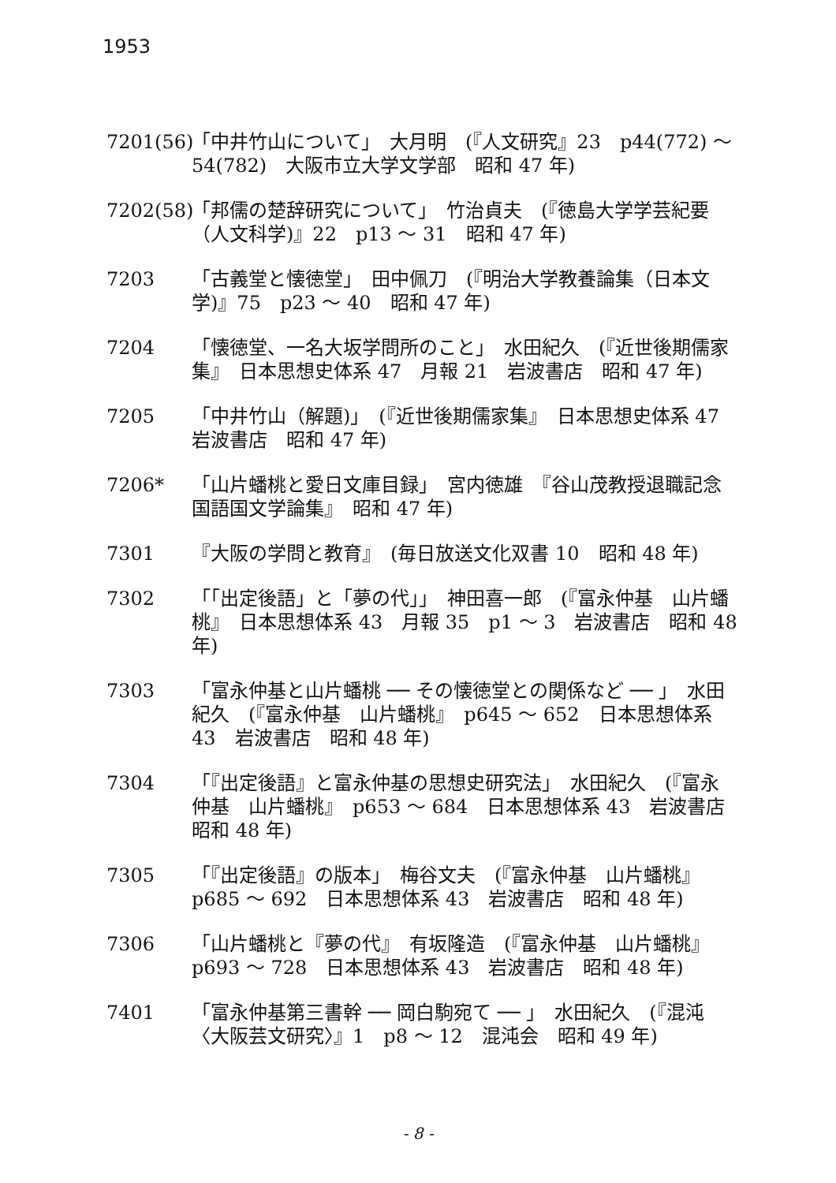1953
7201(56)
「中井竹山について」　大月明　(『人文研究』23　p44(772) ～ 54(782)　大阪市立大学文学部　昭和 47 年)
7202(58)
「邦儒の楚辞研究について」　竹治貞夫　(『徳島大学学芸紀要（人文科学)』22　p13 ～ 31　昭和 47 年)
7203 「古義堂と懐徳堂」　田中佩刀　(『明治大学教養論集（日本文学)』75　p23 ～ 40　昭和 47 年)
7204 「懐徳堂、一名大坂学問所のこと」　水田紀久　(『近世後期儒家集』　日本思想史体系 47　月報 21　岩波書店　昭和 47 年)
7205 「中井竹山（解題)」　(『近世後期儒家集』　日本思想史体系 47　岩波書店　昭和 47 年)
7206* 「山片蟠桃と愛日文庫目録」　宮内徳雄　『谷山茂教授退職記念国語国文学論集』　昭和 47 年)
7301 『大阪の学問と教育』　(毎日放送文化双書 10　昭和 48 年)
7302 「「出定後語」と「夢の代」」　神田喜一郎　(『富永仲基　山片蟠桃』　日本思想体系 43　月報 35　p1 ～ 3　岩波書店　昭和 48 年)
7303 「富永仲基と山片蟠桃 ── その懐徳堂との関係など ── 」　水田紀久　(『富永仲基　山片蟠桃』　p645 ～ 652　日本思想体系 43　岩波書店　昭和 48 年)
7304 「『出定後語』と富永仲基の思想史研究法」　水田紀久　(『富永仲基　山片蟠桃』　p653 ～ 684　日本思想体系 43　岩波書店　昭和 48 年)
7305 「『出定後語』の版本」　梅谷文夫　(『富永仲基　山片蟠桃』　p685 ～ 692　日本思想体系 43　岩波書店　昭和 48 年)
7306 「山片蟠桃と『夢の代』　有坂隆造　(『富永仲基　山片蟠桃』　p693 ～ 728　日本思想体系 43　岩波書店　昭和 48 年)
7401 「富永仲基第三書幹 ── 岡白駒宛て ── 」　水田紀久　(『混沌〈大阪芸文研究〉』1　p8 ～ 12　混沌会　昭和 49 年)
- 8 -